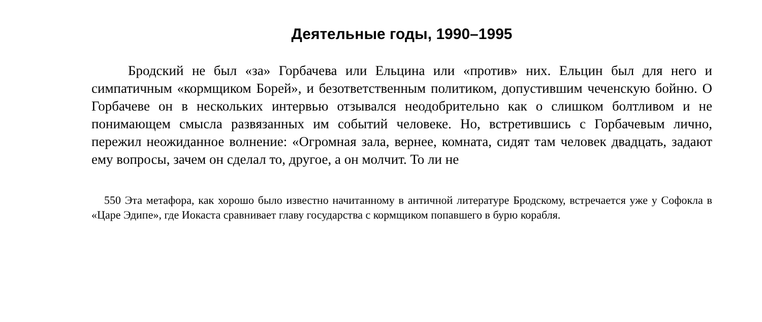Деятельные годы, 1990–1995
Бродский не был «за» Горбачева или Ельцина или «против» них. Ельцин был для него и симпатичным «кормщиком Борей», и безответственным политиком, допустившим чеченскую бойню. О Горбачеве он в нескольких интервью отзывался неодобрительно как о слишком болтливом и не понимающем смысла развязанных им событий человеке. Но, встретившись с Горбачевым лично, пережил неожиданное волнение: «Огромная зала, вернее, комната, сидят там человек двадцать, задают ему вопросы, зачем он сделал то, другое, а он молчит. То ли не
550 Эта метафора, как хорошо было известно начитанному в античной литературе Бродскому, встречается уже у Софокла в «Царе Эдипе», где Иокаста сравнивает главу государства с кормщиком попавшего в бурю корабля.